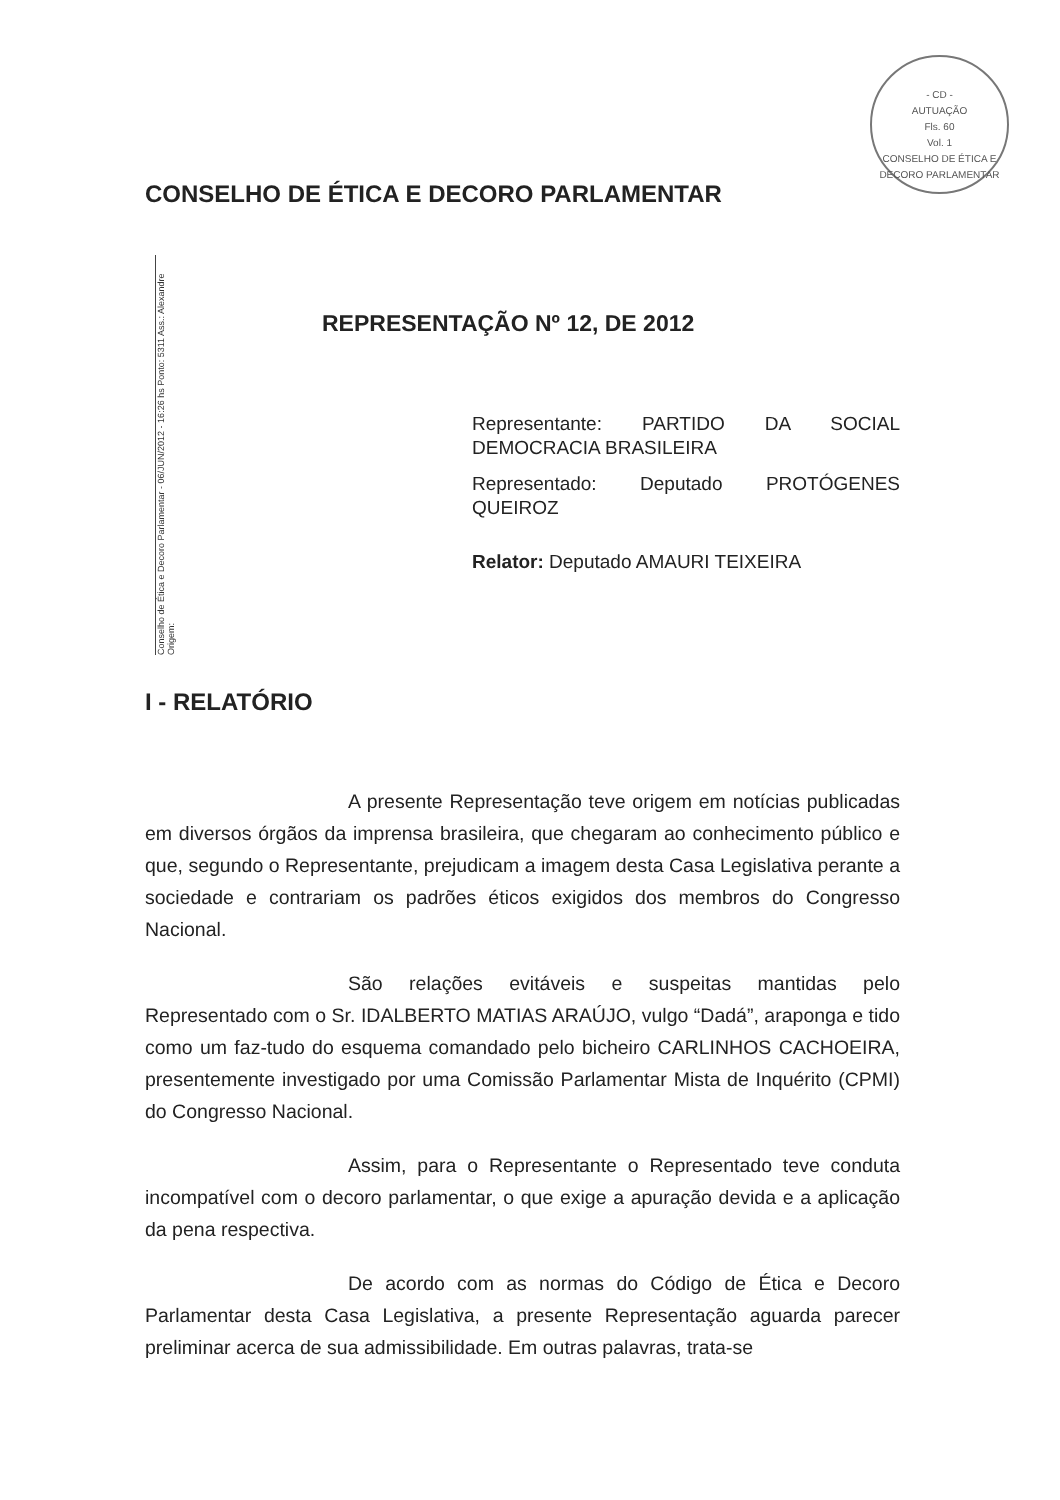- CD -
AUTUAÇÃO
Fls. 60
Vol. 1
CONSELHO DE ÉTICA E DECORO PARLAMENTAR
Conselho de Ética e Decoro Parlamentar - 06/JUN/2012 - 16:26 hs Ponto: 5311 Ass.: Alexandre Origem:
CONSELHO DE ÉTICA E DECORO PARLAMENTAR
REPRESENTAÇÃO Nº 12, DE 2012
Representante: PARTIDO DA SOCIAL DEMOCRACIA BRASILEIRA
Representado: Deputado PROTÓGENES QUEIROZ
Relator: Deputado AMAURI TEIXEIRA
I - RELATÓRIO
A presente Representação teve origem em notícias publicadas em diversos órgãos da imprensa brasileira, que chegaram ao conhecimento público e que, segundo o Representante, prejudicam a imagem desta Casa Legislativa perante a sociedade e contrariam os padrões éticos exigidos dos membros do Congresso Nacional.
São relações evitáveis e suspeitas mantidas pelo Representado com o Sr. IDALBERTO MATIAS ARAÚJO, vulgo “Dadá”, araponga e tido como um faz-tudo do esquema comandado pelo bicheiro CARLINHOS CACHOEIRA, presentemente investigado por uma Comissão Parlamentar Mista de Inquérito (CPMI) do Congresso Nacional.
Assim, para o Representante o Representado teve conduta incompatível com o decoro parlamentar, o que exige a apuração devida e a aplicação da pena respectiva.
De acordo com as normas do Código de Ética e Decoro Parlamentar desta Casa Legislativa, a presente Representação aguarda parecer preliminar acerca de sua admissibilidade. Em outras palavras, trata-se